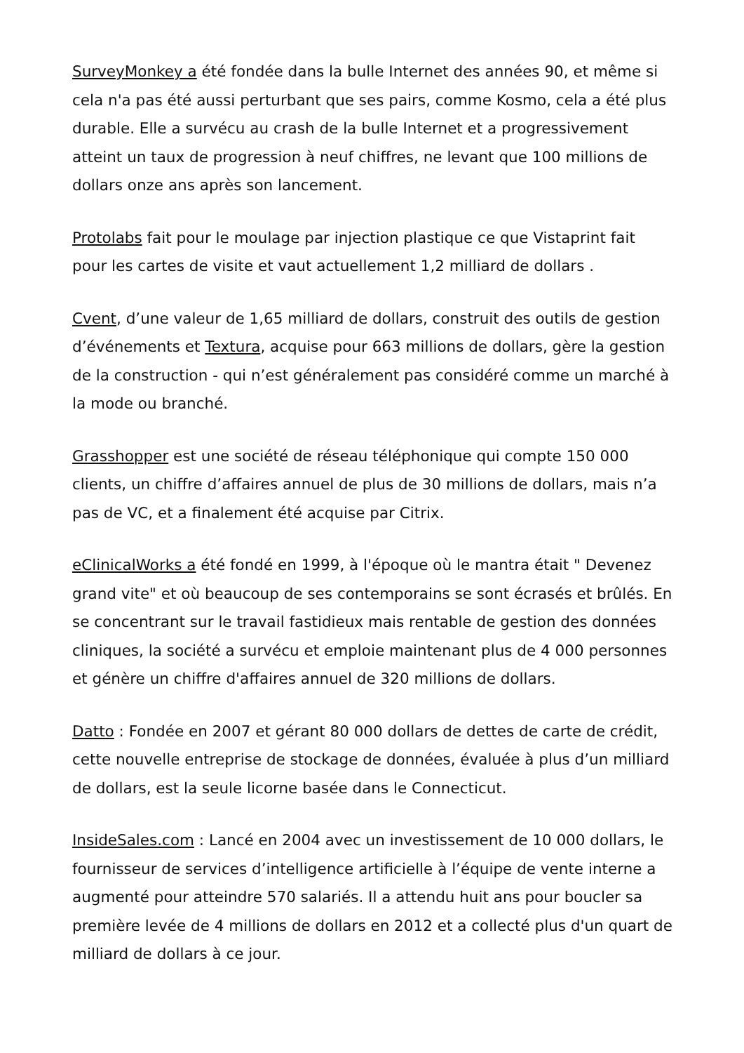SurveyMonkey a été fondée dans la bulle Internet des années 90, et même si cela n'a pas été aussi perturbant que ses pairs, comme Kosmo, cela a été plus durable. Elle a survécu au crash de la bulle Internet et a progressivement atteint un taux de progression à neuf chiffres, ne levant que 100 millions de dollars onze ans après son lancement.
Protolabs fait pour le moulage par injection plastique ce que Vistaprint fait pour les cartes de visite et vaut actuellement 1,2 milliard de dollars .
Cvent, d’une valeur de 1,65 milliard de dollars, construit des outils de gestion d’événements et Textura, acquise pour 663 millions de dollars, gère la gestion de la construction - qui n’est généralement pas considéré comme un marché à la mode ou branché.
Grasshopper est une société de réseau téléphonique qui compte 150 000 clients, un chiffre d’affaires annuel de plus de 30 millions de dollars, mais n’a pas de VC, et a finalement été acquise par Citrix.
eClinicalWorks a été fondé en 1999, à l'époque où le mantra était " Devenez grand vite" et où beaucoup de ses contemporains se sont écrasés et brûlés. En se concentrant sur le travail fastidieux mais rentable de gestion des données cliniques, la société a survécu et emploie maintenant plus de 4 000 personnes et génère un chiffre d'affaires annuel de 320 millions de dollars.
Datto : Fondée en 2007 et gérant 80 000 dollars de dettes de carte de crédit, cette nouvelle entreprise de stockage de données, évaluée à plus d’un milliard de dollars, est la seule licorne basée dans le Connecticut.
InsideSales.com : Lancé en 2004 avec un investissement de 10 000 dollars, le fournisseur de services d’intelligence artificielle à l’équipe de vente interne a augmenté pour atteindre 570 salariés. Il a attendu huit ans pour boucler sa première levée de 4 millions de dollars en 2012 et a collecté plus d'un quart de milliard de dollars à ce jour.